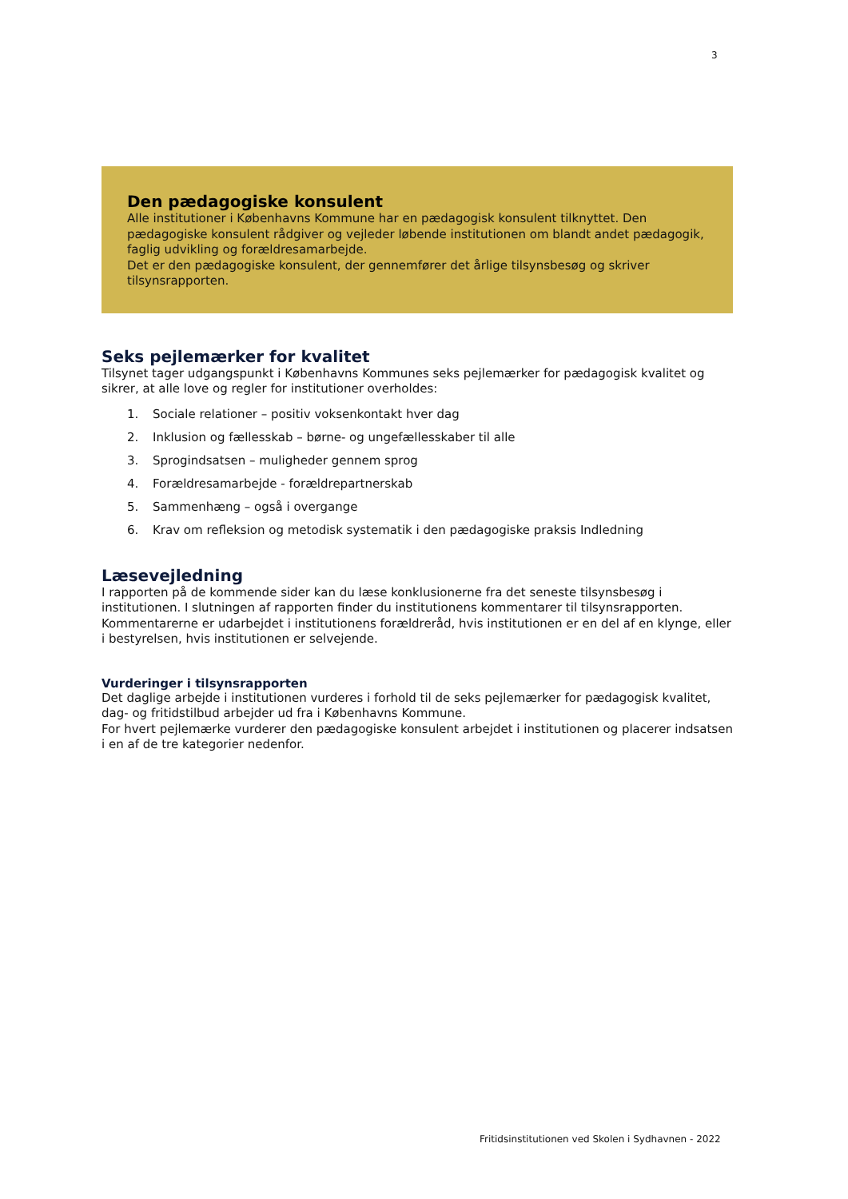3
Den pædagogiske konsulent
Alle institutioner i Københavns Kommune har en pædagogisk konsulent tilknyttet. Den pædagogiske konsulent rådgiver og vejleder løbende institutionen om blandt andet pædagogik, faglig udvikling og forældresamarbejde.
Det er den pædagogiske konsulent, der gennemfører det årlige tilsynsbesøg og skriver tilsynsrapporten.
Seks pejlemærker for kvalitet
Tilsynet tager udgangspunkt i Københavns Kommunes seks pejlemærker for pædagogisk kvalitet og sikrer, at alle love og regler for institutioner overholdes:
1. Sociale relationer – positiv voksenkontakt hver dag
2. Inklusion og fællesskab – børne- og ungefællesskaber til alle
3. Sprogindsatsen – muligheder gennem sprog
4. Forældresamarbejde - forældrepartnerskab
5. Sammenhæng – også i overgange
6. Krav om refleksion og metodisk systematik i den pædagogiske praksis Indledning
Læsevejledning
I rapporten på de kommende sider kan du læse konklusionerne fra det seneste tilsynsbesøg i institutionen. I slutningen af rapporten finder du institutionens kommentarer til tilsynsrapporten. Kommentarerne er udarbejdet i institutionens forældreråd, hvis institutionen er en del af en klynge, eller i bestyrelsen, hvis institutionen er selvejende.
Vurderinger i tilsynsrapporten
Det daglige arbejde i institutionen vurderes i forhold til de seks pejlemærker for pædagogisk kvalitet, dag- og fritidstilbud arbejder ud fra i Københavns Kommune.
For hvert pejlemærke vurderer den pædagogiske konsulent arbejdet i institutionen og placerer indsatsen i en af de tre kategorier nedenfor.
Fritidsinstitutionen ved Skolen i Sydhavnen - 2022